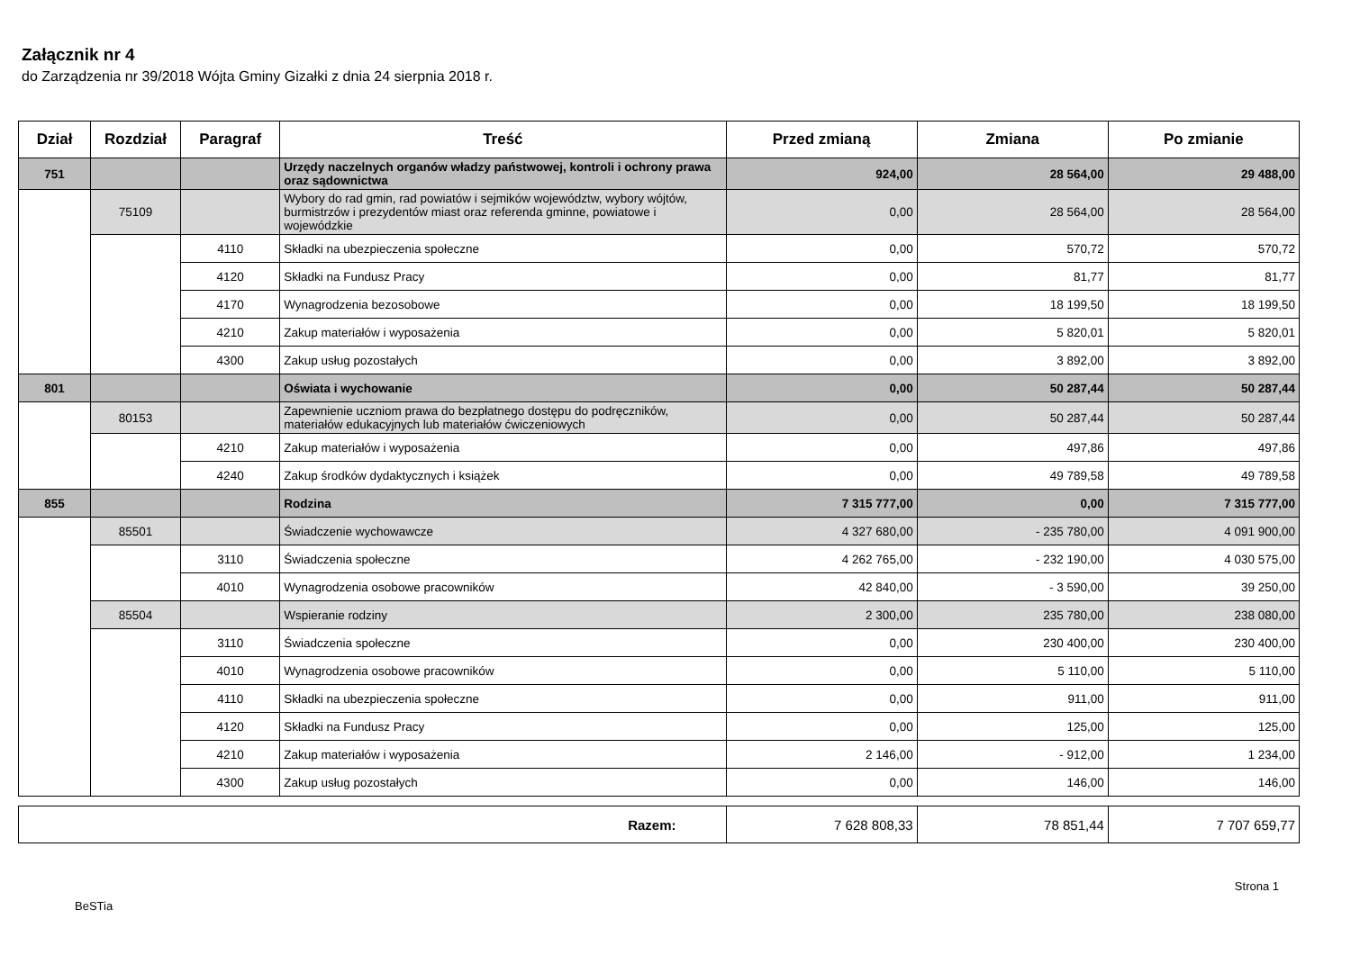Załącznik nr 4
do Zarządzenia nr 39/2018 Wójta Gminy Gizałki z dnia 24 sierpnia 2018 r.
| Dział | Rozdział | Paragraf | Treść | Przed zmianą | Zmiana | Po zmianie |
| --- | --- | --- | --- | --- | --- | --- |
| 751 | | | Urzędy naczelnych organów władzy państwowej, kontroli i ochrony prawa oraz sądownictwa | 924,00 | 28 564,00 | 29 488,00 |
| | 75109 | | Wybory do rad gmin, rad powiatów i sejmików województw, wybory wójtów, burmistrzów i prezydentów miast oraz referenda gminne, powiatowe i wojewódzkie | 0,00 | 28 564,00 | 28 564,00 |
| | | 4110 | Składki na ubezpieczenia społeczne | 0,00 | 570,72 | 570,72 |
| | | 4120 | Składki na Fundusz Pracy | 0,00 | 81,77 | 81,77 |
| | | 4170 | Wynagrodzenia bezosobowe | 0,00 | 18 199,50 | 18 199,50 |
| | | 4210 | Zakup materiałów i wyposażenia | 0,00 | 5 820,01 | 5 820,01 |
| | | 4300 | Zakup usług pozostałych | 0,00 | 3 892,00 | 3 892,00 |
| 801 | | | Oświata i wychowanie | 0,00 | 50 287,44 | 50 287,44 |
| | 80153 | | Zapewnienie uczniom prawa do bezpłatnego dostępu do podręczników, materiałów edukacyjnych lub materiałów ćwiczeniowych | 0,00 | 50 287,44 | 50 287,44 |
| | | 4210 | Zakup materiałów i wyposażenia | 0,00 | 497,86 | 497,86 |
| | | 4240 | Zakup środków dydaktycznych i książek | 0,00 | 49 789,58 | 49 789,58 |
| 855 | | | Rodzina | 7 315 777,00 | 0,00 | 7 315 777,00 |
| | 85501 | | Świadczenie wychowawcze | 4 327 680,00 | - 235 780,00 | 4 091 900,00 |
| | | 3110 | Świadczenia społeczne | 4 262 765,00 | - 232 190,00 | 4 030 575,00 |
| | | 4010 | Wynagrodzenia osobowe pracowników | 42 840,00 | - 3 590,00 | 39 250,00 |
| | 85504 | | Wspieranie rodziny | 2 300,00 | 235 780,00 | 238 080,00 |
| | | 3110 | Świadczenia społeczne | 0,00 | 230 400,00 | 230 400,00 |
| | | 4010 | Wynagrodzenia osobowe pracowników | 0,00 | 5 110,00 | 5 110,00 |
| | | 4110 | Składki na ubezpieczenia społeczne | 0,00 | 911,00 | 911,00 |
| | | 4120 | Składki na Fundusz Pracy | 0,00 | 125,00 | 125,00 |
| | | 4210 | Zakup materiałów i wyposażenia | 2 146,00 | - 912,00 | 1 234,00 |
| | | 4300 | Zakup usług pozostałych | 0,00 | 146,00 | 146,00 |
| Razem: | 7 628 808,33 | 78 851,44 | 7 707 659,77 |
BeSTia
Strona 1